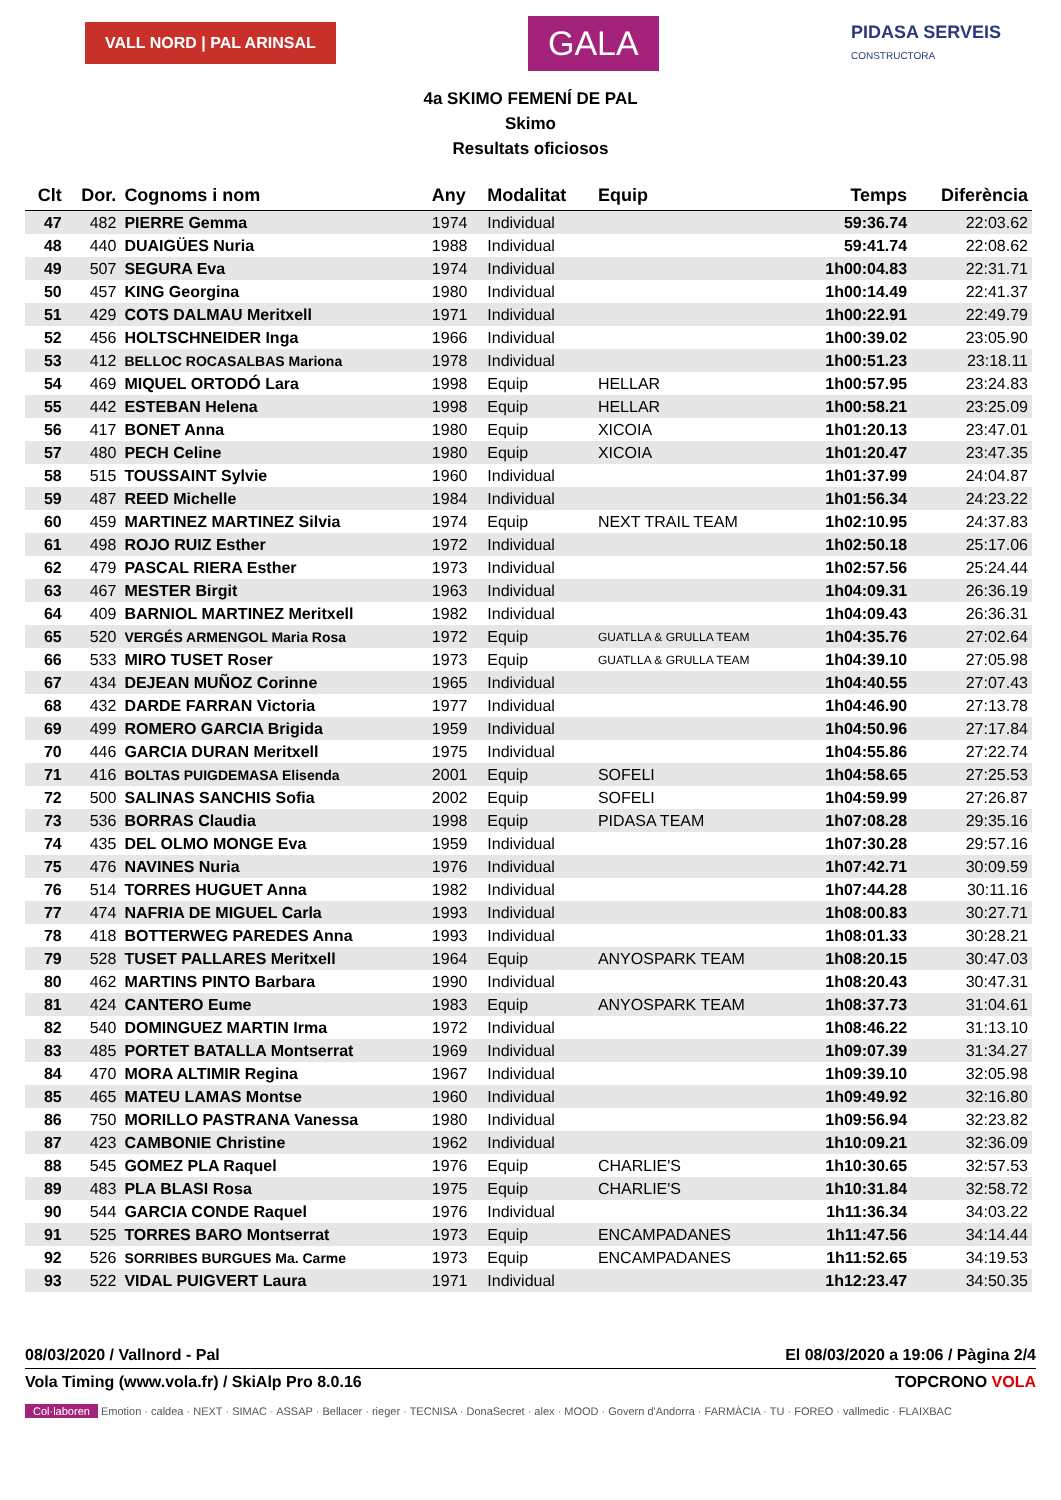VALL NORD | PAL ARINSAL
GALA
PIDASA SERVEIS
CONSTRUCTORA
4a SKIMO FEMENÍ DE PAL
Skimo
Resultats oficiosos
| Clt | Dor. | Cognoms i nom | Any | Modalitat | Equip | Temps | Diferència |
| --- | --- | --- | --- | --- | --- | --- | --- |
| 47 | 482 | PIERRE Gemma | 1974 | Individual | | 59:36.74 | 22:03.62 |
| 48 | 440 | DUAIGÜES Nuria | 1988 | Individual | | 59:41.74 | 22:08.62 |
| 49 | 507 | SEGURA Eva | 1974 | Individual | | 1h00:04.83 | 22:31.71 |
| 50 | 457 | KING Georgina | 1980 | Individual | | 1h00:14.49 | 22:41.37 |
| 51 | 429 | COTS DALMAU Meritxell | 1971 | Individual | | 1h00:22.91 | 22:49.79 |
| 52 | 456 | HOLTSCHNEIDER Inga | 1966 | Individual | | 1h00:39.02 | 23:05.90 |
| 53 | 412 | BELLOC ROCASALBAS Mariona | 1978 | Individual | | 1h00:51.23 | 23:18.11 |
| 54 | 469 | MIQUEL ORTODÓ Lara | 1998 | Equip | HELLAR | 1h00:57.95 | 23:24.83 |
| 55 | 442 | ESTEBAN Helena | 1998 | Equip | HELLAR | 1h00:58.21 | 23:25.09 |
| 56 | 417 | BONET Anna | 1980 | Equip | XICOIA | 1h01:20.13 | 23:47.01 |
| 57 | 480 | PECH Celine | 1980 | Equip | XICOIA | 1h01:20.47 | 23:47.35 |
| 58 | 515 | TOUSSAINT Sylvie | 1960 | Individual | | 1h01:37.99 | 24:04.87 |
| 59 | 487 | REED Michelle | 1984 | Individual | | 1h01:56.34 | 24:23.22 |
| 60 | 459 | MARTINEZ MARTINEZ Silvia | 1974 | Equip | NEXT TRAIL TEAM | 1h02:10.95 | 24:37.83 |
| 61 | 498 | ROJO RUIZ Esther | 1972 | Individual | | 1h02:50.18 | 25:17.06 |
| 62 | 479 | PASCAL RIERA Esther | 1973 | Individual | | 1h02:57.56 | 25:24.44 |
| 63 | 467 | MESTER Birgit | 1963 | Individual | | 1h04:09.31 | 26:36.19 |
| 64 | 409 | BARNIOL MARTINEZ Meritxell | 1982 | Individual | | 1h04:09.43 | 26:36.31 |
| 65 | 520 | VERGÉS ARMENGOL Maria Rosa | 1972 | Equip | GUATLLA & GRULLA TEAM | 1h04:35.76 | 27:02.64 |
| 66 | 533 | MIRO TUSET Roser | 1973 | Equip | GUATLLA & GRULLA TEAM | 1h04:39.10 | 27:05.98 |
| 67 | 434 | DEJEAN MUÑOZ Corinne | 1965 | Individual | | 1h04:40.55 | 27:07.43 |
| 68 | 432 | DARDE FARRAN Victoria | 1977 | Individual | | 1h04:46.90 | 27:13.78 |
| 69 | 499 | ROMERO GARCIA Brigida | 1959 | Individual | | 1h04:50.96 | 27:17.84 |
| 70 | 446 | GARCIA DURAN Meritxell | 1975 | Individual | | 1h04:55.86 | 27:22.74 |
| 71 | 416 | BOLTAS PUIGDEMASA Elisenda | 2001 | Equip | SOFELI | 1h04:58.65 | 27:25.53 |
| 72 | 500 | SALINAS SANCHIS Sofia | 2002 | Equip | SOFELI | 1h04:59.99 | 27:26.87 |
| 73 | 536 | BORRAS Claudia | 1998 | Equip | PIDASA TEAM | 1h07:08.28 | 29:35.16 |
| 74 | 435 | DEL OLMO MONGE Eva | 1959 | Individual | | 1h07:30.28 | 29:57.16 |
| 75 | 476 | NAVINES Nuria | 1976 | Individual | | 1h07:42.71 | 30:09.59 |
| 76 | 514 | TORRES HUGUET Anna | 1982 | Individual | | 1h07:44.28 | 30:11.16 |
| 77 | 474 | NAFRIA DE MIGUEL Carla | 1993 | Individual | | 1h08:00.83 | 30:27.71 |
| 78 | 418 | BOTTERWEG PAREDES Anna | 1993 | Individual | | 1h08:01.33 | 30:28.21 |
| 79 | 528 | TUSET PALLARES Meritxell | 1964 | Equip | ANYOSPARK TEAM | 1h08:20.15 | 30:47.03 |
| 80 | 462 | MARTINS PINTO Barbara | 1990 | Individual | | 1h08:20.43 | 30:47.31 |
| 81 | 424 | CANTERO Eume | 1983 | Equip | ANYOSPARK TEAM | 1h08:37.73 | 31:04.61 |
| 82 | 540 | DOMINGUEZ MARTIN Irma | 1972 | Individual | | 1h08:46.22 | 31:13.10 |
| 83 | 485 | PORTET BATALLA Montserrat | 1969 | Individual | | 1h09:07.39 | 31:34.27 |
| 84 | 470 | MORA ALTIMIR Regina | 1967 | Individual | | 1h09:39.10 | 32:05.98 |
| 85 | 465 | MATEU LAMAS Montse | 1960 | Individual | | 1h09:49.92 | 32:16.80 |
| 86 | 750 | MORILLO PASTRANA Vanessa | 1980 | Individual | | 1h09:56.94 | 32:23.82 |
| 87 | 423 | CAMBONIE Christine | 1962 | Individual | | 1h10:09.21 | 32:36.09 |
| 88 | 545 | GOMEZ PLA Raquel | 1976 | Equip | CHARLIE'S | 1h10:30.65 | 32:57.53 |
| 89 | 483 | PLA BLASI Rosa | 1975 | Equip | CHARLIE'S | 1h10:31.84 | 32:58.72 |
| 90 | 544 | GARCIA CONDE Raquel | 1976 | Individual | | 1h11:36.34 | 34:03.22 |
| 91 | 525 | TORRES BARO Montserrat | 1973 | Equip | ENCAMPADANES | 1h11:47.56 | 34:14.44 |
| 92 | 526 | SORRIBES BURGUES Ma. Carme | 1973 | Equip | ENCAMPADANES | 1h11:52.65 | 34:19.53 |
| 93 | 522 | VIDAL PUIGVERT Laura | 1971 | Individual | | 1h12:23.47 | 34:50.35 |
08/03/2020 / Vallnord - Pal El 08/03/2020 a 19:06 / Pàgina 2/4
Vola Timing (www.vola.fr) / SkiAlp Pro 8.0.16 TOPCRONO VOLA
Col·laboren Emotion · caldea · NEXT · SIMAC · ASSAP · Bellacer · rieger · TECNISA · DonaSecret · alex · MOOD · Govern d'Andorra · FARMÀCIA · TU · FOREO · vallmedic · FLAIXBAC